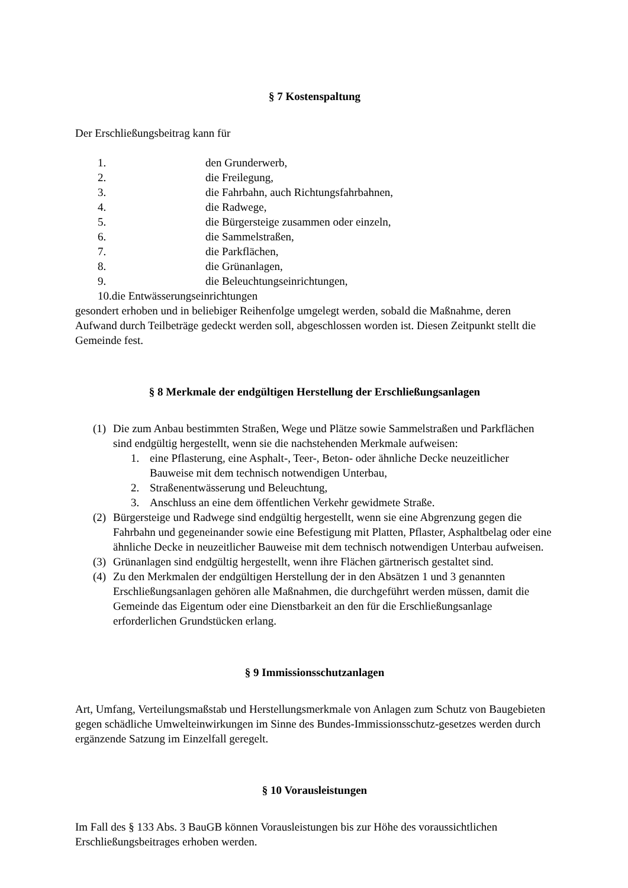§ 7 Kostenspaltung
Der Erschließungsbeitrag kann für
1. den Grunderwerb,
2. die Freilegung,
3. die Fahrbahn, auch Richtungsfahrbahnen,
4. die Radwege,
5. die Bürgersteige zusammen oder einzeln,
6. die Sammelstraßen,
7. die Parkflächen,
8. die Grünanlagen,
9. die Beleuchtungseinrichtungen,
10.die Entwässerungseinrichtungen
gesondert erhoben und in beliebiger Reihenfolge umgelegt werden, sobald die Maßnahme, deren Aufwand durch Teilbeträge gedeckt werden soll, abgeschlossen worden ist. Diesen Zeitpunkt stellt die Gemeinde fest.
§ 8 Merkmale der endgültigen Herstellung der Erschließungsanlagen
(1) Die zum Anbau bestimmten Straßen, Wege und Plätze sowie Sammelstraßen und Parkflächen sind endgültig hergestellt, wenn sie die nachstehenden Merkmale aufweisen:
1. eine Pflasterung, eine Asphalt-, Teer-, Beton- oder ähnliche Decke neuzeitlicher Bauweise mit dem technisch notwendigen Unterbau,
2. Straßenentwässerung und Beleuchtung,
3. Anschluss an eine dem öffentlichen Verkehr gewidmete Straße.
(2) Bürgersteige und Radwege sind endgültig hergestellt, wenn sie eine Abgrenzung gegen die Fahrbahn und gegeneinander sowie eine Befestigung mit Platten, Pflaster, Asphaltbelag oder eine ähnliche Decke in neuzeitlicher Bauweise mit dem technisch notwendigen Unterbau aufweisen.
(3) Grünanlagen sind endgültig hergestellt, wenn ihre Flächen gärtnerisch gestaltet sind.
(4) Zu den Merkmalen der endgültigen Herstellung der in den Absätzen 1 und 3 genannten Erschließungsanlagen gehören alle Maßnahmen, die durchgeführt werden müssen, damit die Gemeinde das Eigentum oder eine Dienstbarkeit an den für die Erschließungsanlage erforderlichen Grundstücken erlang.
§ 9 Immissionsschutzanlagen
Art, Umfang, Verteilungsmaßstab und Herstellungsmerkmale von Anlagen zum Schutz von Baugebieten gegen schädliche Umwelteinwirkungen im Sinne des Bundes-Immissionsschutz-gesetzes werden durch ergänzende Satzung im Einzelfall geregelt.
§ 10 Vorausleistungen
Im Fall des § 133 Abs. 3 BauGB können Vorausleistungen bis zur Höhe des voraussichtlichen Erschließungsbeitrages erhoben werden.